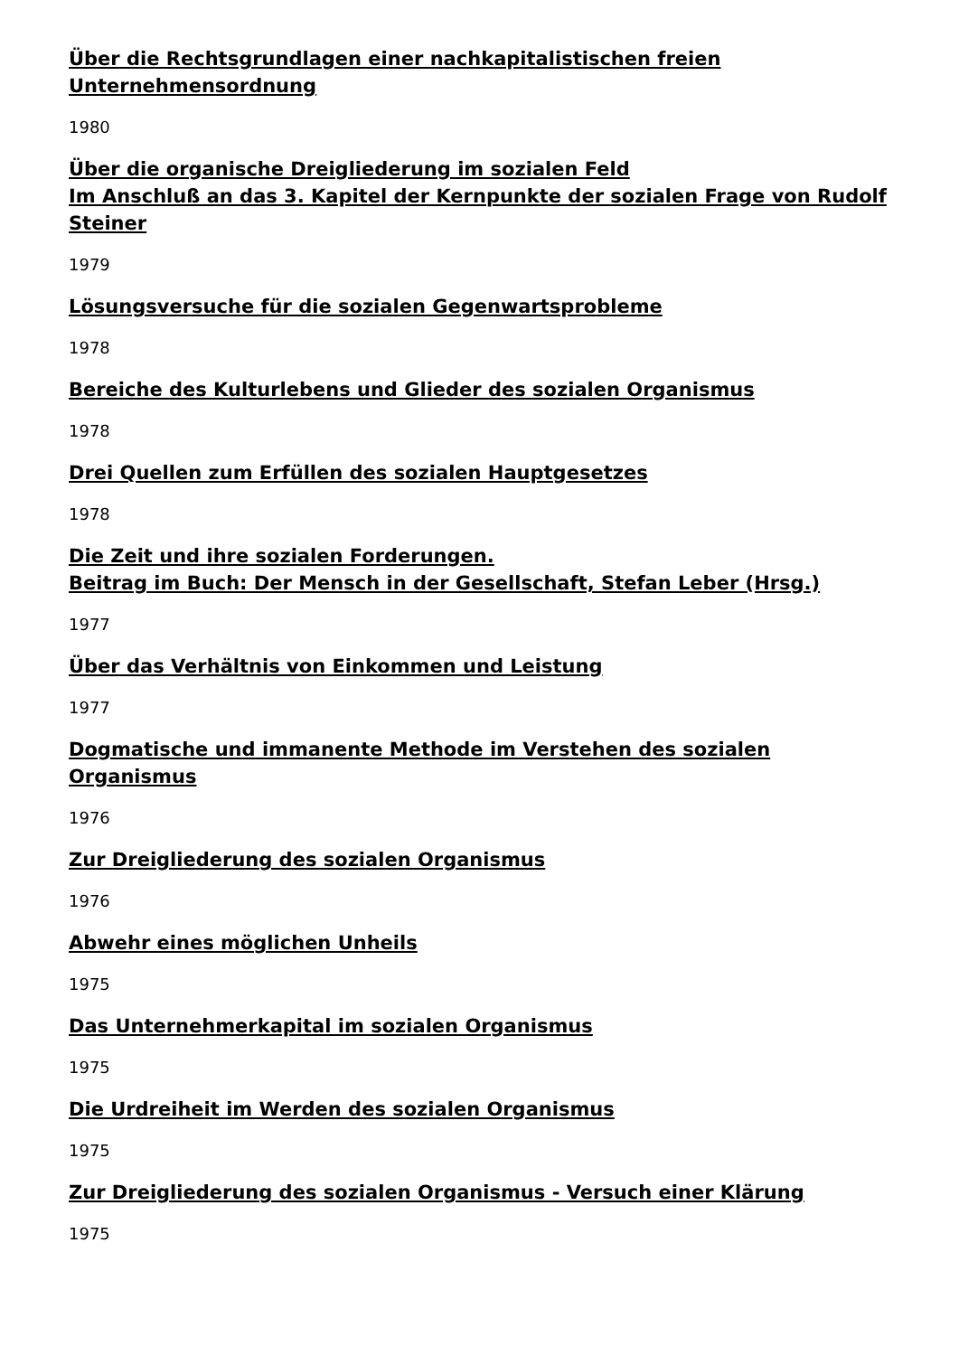Über die Rechtsgrundlagen einer nachkapitalistischen freien Unternehmensordnung
1980
Über die organische Dreigliederung im sozialen Feld
Im Anschluß an das 3. Kapitel der Kernpunkte der sozialen Frage von Rudolf Steiner
1979
Lösungsversuche für die sozialen Gegenwartsprobleme
1978
Bereiche des Kulturlebens und Glieder des sozialen Organismus
1978
Drei Quellen zum Erfüllen des sozialen Hauptgesetzes
1978
Die Zeit und ihre sozialen Forderungen.
Beitrag im Buch: Der Mensch in der Gesellschaft, Stefan Leber (Hrsg.)
1977
Über das Verhältnis von Einkommen und Leistung
1977
Dogmatische und immanente Methode im Verstehen des sozialen Organismus
1976
Zur Dreigliederung des sozialen Organismus
1976
Abwehr eines möglichen Unheils
1975
Das Unternehmerkapital im sozialen Organismus
1975
Die Urdreiheit im Werden des sozialen Organismus
1975
Zur Dreigliederung des sozialen Organismus - Versuch einer Klärung
1975